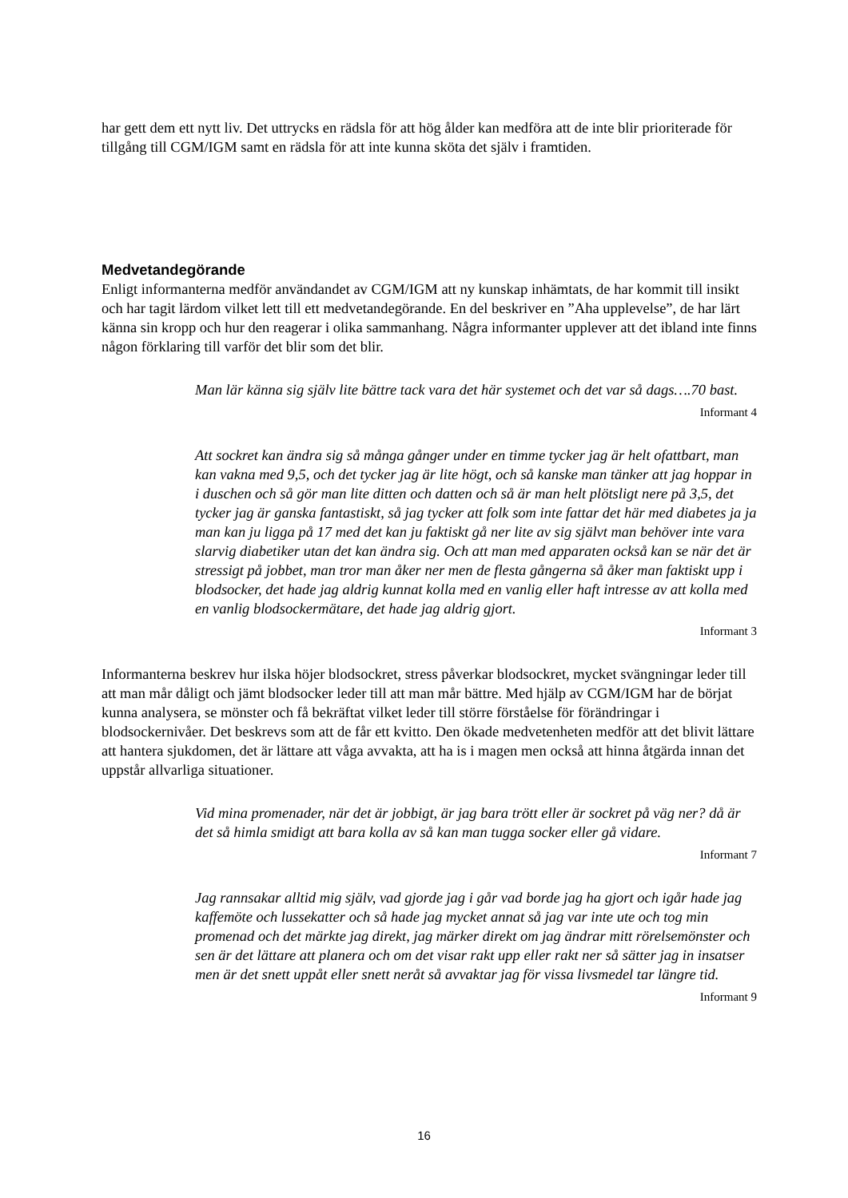har gett dem ett nytt liv. Det uttrycks en rädsla för att hög ålder kan medföra att de inte blir prioriterade för tillgång till CGM/IGM samt en rädsla för att inte kunna sköta det själv i framtiden.
Medvetandegörande
Enligt informanterna medför användandet av CGM/IGM att ny kunskap inhämtats, de har kommit till insikt och har tagit lärdom vilket lett till ett medvetandegörande. En del beskriver en ”Aha upplevelse”, de har lärt känna sin kropp och hur den reagerar i olika sammanhang. Några informanter upplever att det ibland inte finns någon förklaring till varför det blir som det blir.
Man lär känna sig själv lite bättre tack vara det här systemet och det var så dags….70 bast.
Informant 4
Att sockret kan ändra sig så många gånger under en timme tycker jag är helt ofattbart, man kan vakna med 9,5, och det tycker jag är lite högt, och så kanske man tänker att jag hoppar in i duschen och så gör man lite ditten och datten och så är man helt plötsligt nere på 3,5, det tycker jag är ganska fantastiskt, så jag tycker att folk som inte fattar det här med diabetes ja ja man kan ju ligga på 17 med det kan ju faktiskt gå ner lite av sig självt man behöver inte vara slarvig diabetiker utan det kan ändra sig. Och att man med apparaten också kan se när det är stressigt på jobbet, man tror man åker ner men de flesta gångerna så åker man faktiskt upp i blodsocker, det hade jag aldrig kunnat kolla med en vanlig eller haft intresse av att kolla med en vanlig blodsockermätare, det hade jag aldrig gjort.
Informant 3
Informanterna beskrev hur ilska höjer blodsockret, stress påverkar blodsockret, mycket svängningar leder till att man mår dåligt och jämt blodsocker leder till att man mår bättre. Med hjälp av CGM/IGM har de börjat kunna analysera, se mönster och få bekräftat vilket leder till större förståelse för förändringar i blodsockernivåer. Det beskrevs som att de får ett kvitto. Den ökade medvetenheten medför att det blivit lättare att hantera sjukdomen, det är lättare att våga avvakta, att ha is i magen men också att hinna åtgärda innan det uppstår allvarliga situationer.
Vid mina promenader, när det är jobbigt, är jag bara trött eller är sockret på väg ner? då är det så himla smidigt att bara kolla av så kan man tugga socker eller gå vidare.
Informant 7
Jag rannsakar alltid mig själv, vad gjorde jag i går vad borde jag ha gjort och igår hade jag kaffemöte och lussekatter och så hade jag mycket annat så jag var inte ute och tog min promenad och det märkte jag direkt, jag märker direkt om jag ändrar mitt rörelsemönster och sen är det lättare att planera och om det visar rakt upp eller rakt ner så sätter jag in insatser men är det snett uppåt eller snett neråt så avvaktar jag för vissa livsmedel tar längre tid.
Informant 9
16